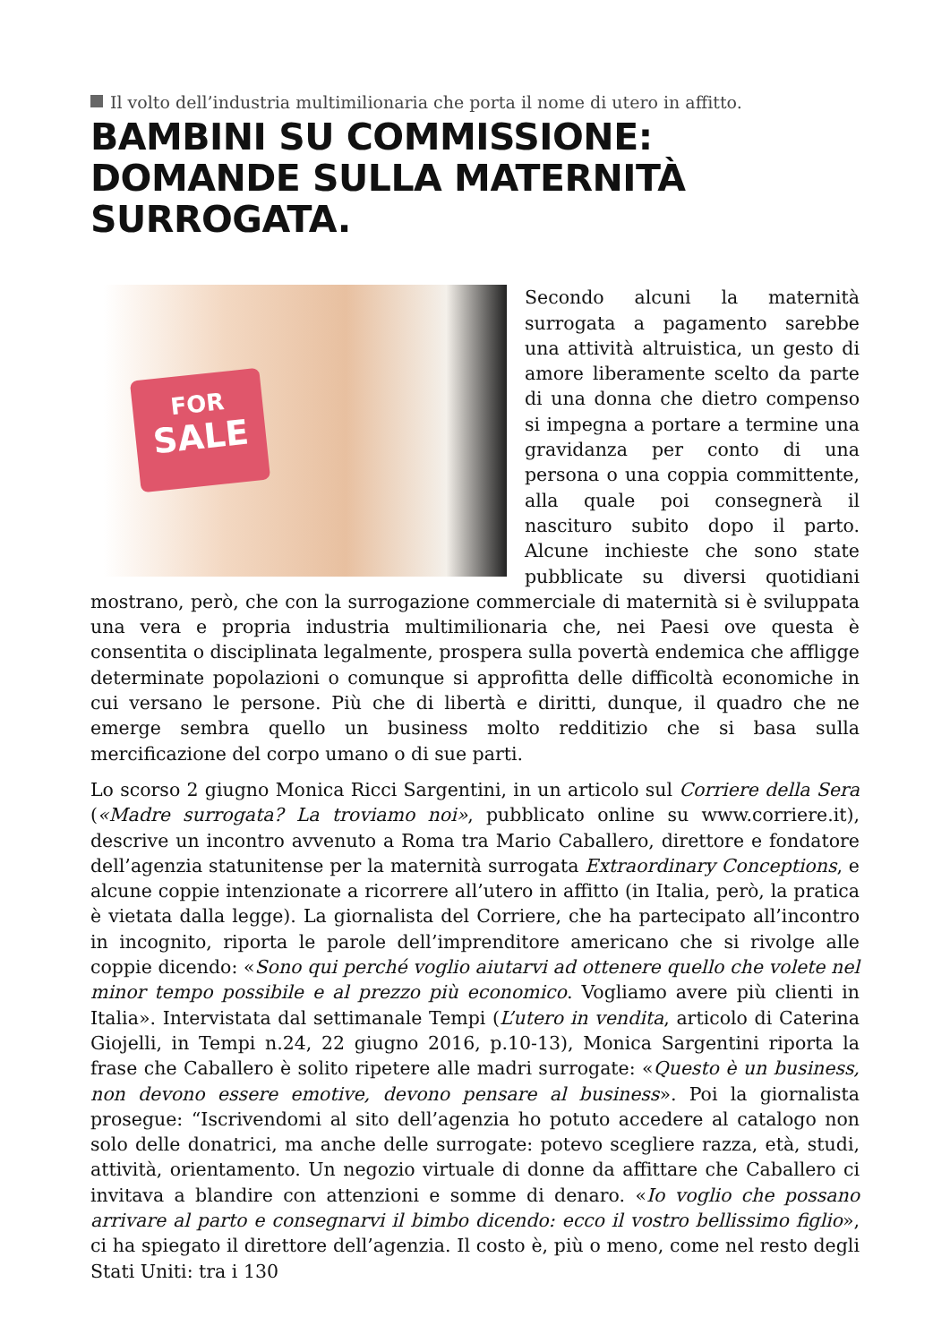Il volto dell’industria multimilionaria che porta il nome di utero in affitto.
BAMBINI SU COMMISSIONE: DOMANDE SULLA MATERNITÀ SURROGATA.
FOR
SALE
Secondo alcuni la maternità surrogata a pagamento sarebbe una attività altruistica, un gesto di amore liberamente scelto da parte di una donna che dietro compenso si impegna a portare a termine una gravidanza per conto di una persona o una coppia committente, alla quale poi consegnerà il nascituro subito dopo il parto. Alcune inchieste che sono state pubblicate su diversi quotidiani mostrano, però, che con la surrogazione commerciale di maternità si è sviluppata una vera e propria industria multimilionaria che, nei Paesi ove questa è consentita o disciplinata legalmente, prospera sulla povertà endemica che affligge determinate popolazioni o comunque si approfitta delle difficoltà economiche in cui versano le persone. Più che di libertà e diritti, dunque, il quadro che ne emerge sembra quello un business molto redditizio che si basa sulla mercificazione del corpo umano o di sue parti.
Lo scorso 2 giugno Monica Ricci Sargentini, in un articolo sul Corriere della Sera («Madre surrogata? La troviamo noi», pubblicato online su www.corriere.it), descrive un incontro avvenuto a Roma tra Mario Caballero, direttore e fondatore dell’agenzia statunitense per la maternità surrogata Extraordinary Conceptions, e alcune coppie intenzionate a ricorrere all’utero in affitto (in Italia, però, la pratica è vietata dalla legge). La giornalista del Corriere, che ha partecipato all’incontro in incognito, riporta le parole dell’imprenditore americano che si rivolge alle coppie dicendo: «Sono qui perché voglio aiutarvi ad ottenere quello che volete nel minor tempo possibile e al prezzo più economico. Vogliamo avere più clienti in Italia». Intervistata dal settimanale Tempi (L’utero in vendita, articolo di Caterina Giojelli, in Tempi n.24, 22 giugno 2016, p.10-13), Monica Sargentini riporta la frase che Caballero è solito ripetere alle madri surrogate: «Questo è un business, non devono essere emotive, devono pensare al business». Poi la giornalista prosegue: “Iscrivendomi al sito dell’agenzia ho potuto accedere al catalogo non solo delle donatrici, ma anche delle surrogate: potevo scegliere razza, età, studi, attività, orientamento. Un negozio virtuale di donne da affittare che Caballero ci invitava a blandire con attenzioni e somme di denaro. «Io voglio che possano arrivare al parto e consegnarvi il bimbo dicendo: ecco il vostro bellissimo figlio», ci ha spiegato il direttore dell’agenzia. Il costo è, più o meno, come nel resto degli Stati Uniti: tra i 130